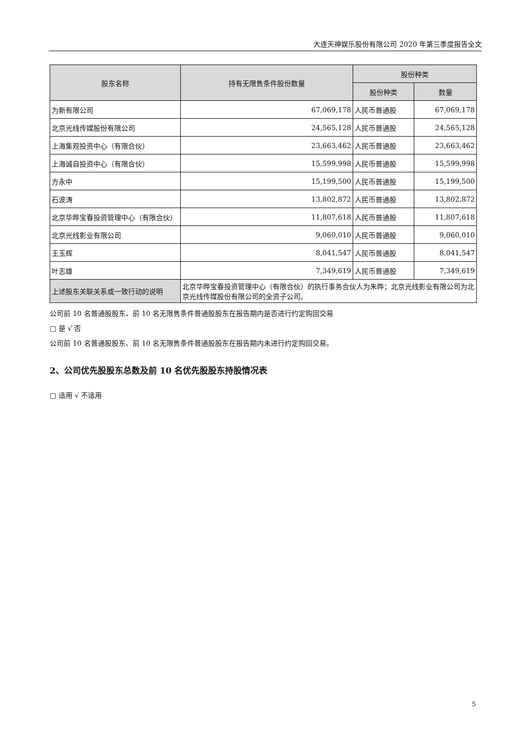大连天神娱乐股份有限公司 2020 年第三季度报告全文
| 股东名称 | 持有无限售条件股份数量 | 股份种类 | |
| --- | --- | --- | --- |
| | | 股份种类 | 数量 |
| 为新有限公司 | 67,069,178 | 人民币普通股 | 67,069,178 |
| 北京光线传媒股份有限公司 | 24,565,128 | 人民币普通股 | 24,565,128 |
| 上海集观投资中心（有限合伙） | 23,663,462 | 人民币普通股 | 23,663,462 |
| 上海诚自投资中心（有限合伙） | 15,599,998 | 人民币普通股 | 15,599,998 |
| 方永中 | 15,199,500 | 人民币普通股 | 15,199,500 |
| 石波涛 | 13,802,872 | 人民币普通股 | 13,802,872 |
| 北京华晔宝春投资管理中心（有限合伙） | 11,807,618 | 人民币普通股 | 11,807,618 |
| 北京光线影业有限公司 | 9,060,010 | 人民币普通股 | 9,060,010 |
| 王玉辉 | 8,041,547 | 人民币普通股 | 8,041,547 |
| 叶志雄 | 7,349,619 | 人民币普通股 | 7,349,619 |
| 上述股东关联关系或一致行动的说明 | 北京华晔宝春投资管理中心（有限合伙）的执行事务合伙人为朱晔；北京光线影业有限公司为北京光线传媒股份有限公司的全资子公司。 | | |
公司前 10 名普通股股东、前 10 名无限售条件普通股股东在报告期内是否进行约定购回交易
□ 是 √ 否
公司前 10 名普通股股东、前 10 名无限售条件普通股股东在报告期内未进行约定购回交易。
2、公司优先股股东总数及前 10 名优先股股东持股情况表
□ 适用 √ 不适用
5